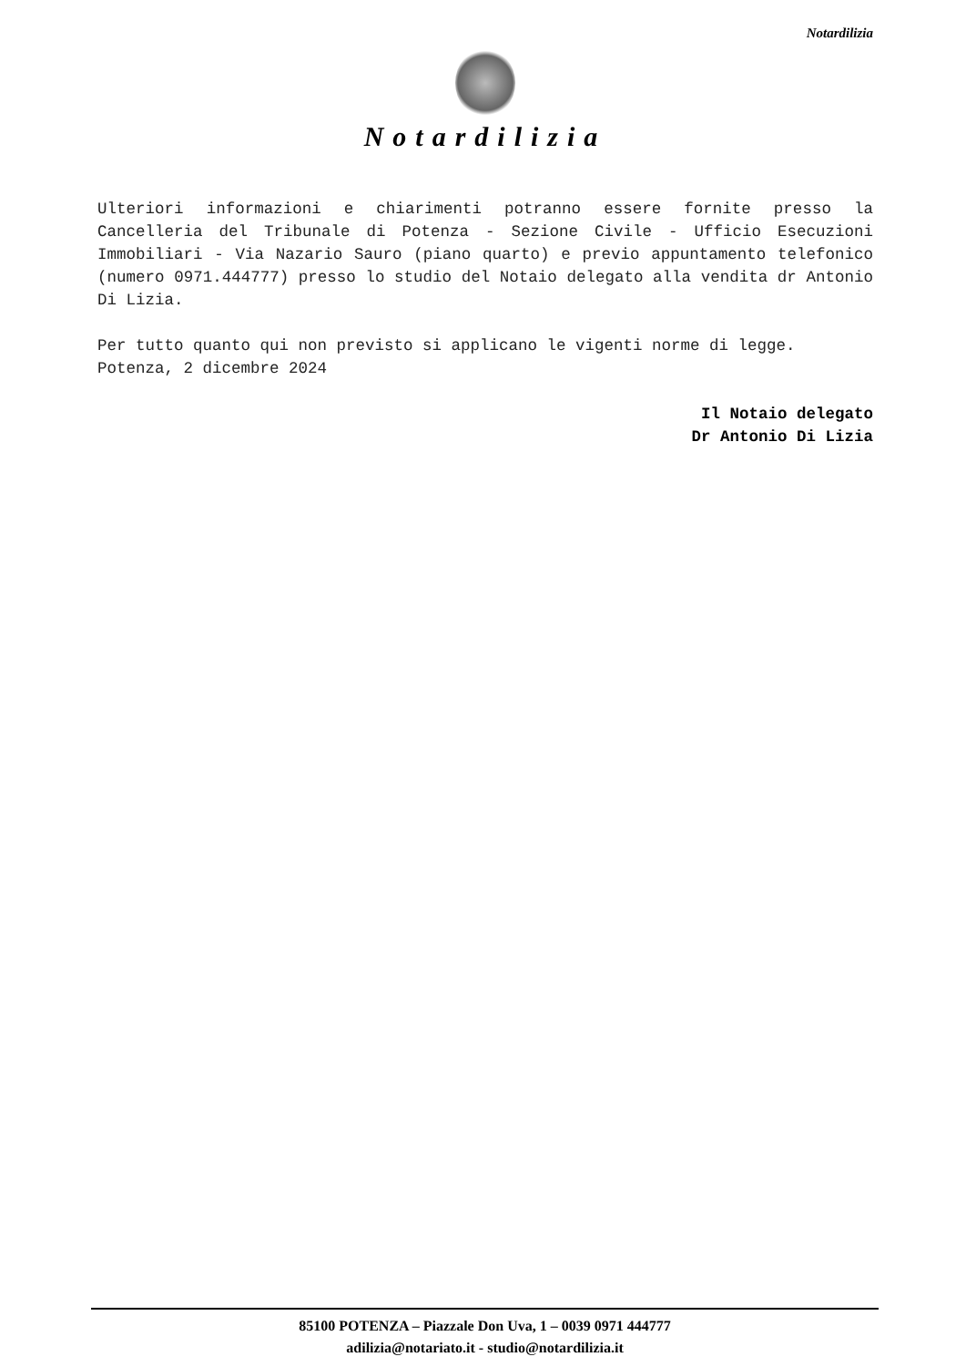Notardilizia
Notardilizia
Ulteriori informazioni e chiarimenti potranno essere fornite presso la Cancelleria del Tribunale di Potenza - Sezione Civile - Ufficio Esecuzioni Immobiliari - Via Nazario Sauro (piano quarto) e previo appuntamento telefonico (numero 0971.444777) presso lo studio del Notaio delegato alla vendita dr Antonio Di Lizia.
Per tutto quanto qui non previsto si applicano le vigenti norme di legge.
Potenza, 2 dicembre 2024
Il Notaio delegato
Dr Antonio Di Lizia
85100 POTENZA – Piazzale Don Uva, 1 – 0039 0971 444777
adilizia@notariato.it - studio@notardilizia.it